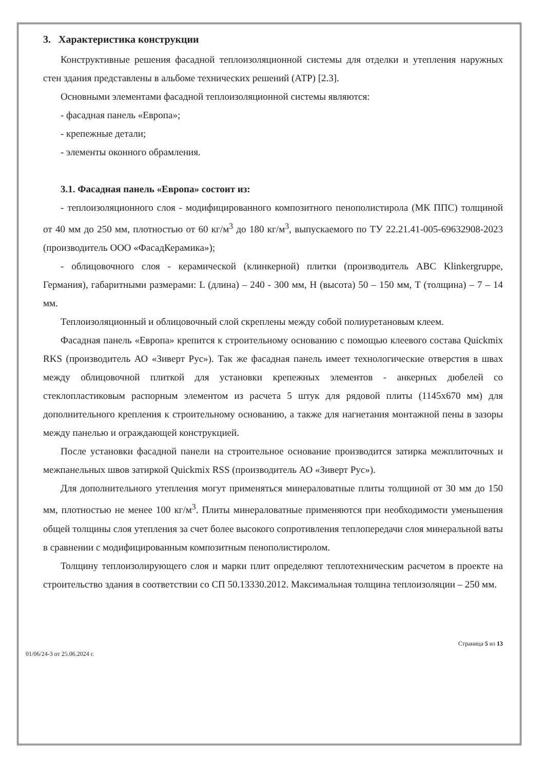3. Характеристика конструкции
Конструктивные решения фасадной теплоизоляционной системы для отделки и утепления наружных стен здания представлены в альбоме технических решений (АТР) [2.3].
Основными элементами фасадной теплоизоляционной системы являются:
- фасадная панель «Европа»;
- крепежные детали;
- элементы оконного обрамления.
3.1. Фасадная панель «Европа» состоит из:
- теплоизоляционного слоя - модифицированного композитного пенополистирола (МК ППС) толщиной от 40 мм до 250 мм, плотностью от 60 кг/м<sup>3</sup> до 180 кг/м<sup>3</sup>, выпускаемого по ТУ 22.21.41-005-69632908-2023 (производитель ООО «ФасадКерамика»);
- облицовочного слоя - керамической (клинкерной) плитки (производитель ABC Klinkergruppe, Германия), габаритными размерами: L (длина) – 240 - 300 мм, H (высота) 50 – 150 мм, T (толщина) – 7 – 14 мм.
Теплоизоляционный и облицовочный слой скреплены между собой полиуретановым клеем.
Фасадная панель «Европа» крепится к строительному основанию с помощью клеевого состава Quickmix RKS (производитель АО «Зиверт Рус»). Так же фасадная панель имеет технологические отверстия в швах между облицовочной плиткой для установки крепежных элементов - анкерных дюбелей со стеклопластиковым распорным элементом из расчета 5 штук для рядовой плиты (1145х670 мм) для дополнительного крепления к строительному основанию, а также для нагнетания монтажной пены в зазоры между панелью и ограждающей конструкцией.
После установки фасадной панели на строительное основание производится затирка межплиточных и межпанельных швов затиркой Quickmix RSS (производитель АО «Зиверт Рус»).
Для дополнительного утепления могут применяться минераловатные плиты толщиной от 30 мм до 150 мм, плотностью не менее 100 кг/м<sup>3</sup>. Плиты минераловатные применяются при необходимости уменьшения общей толщины слоя утепления за счет более высокого сопротивления теплопередачи слоя минеральной ваты в сравнении с модифицированным композитным пенополистиролом.
Толщину теплоизолирующего слоя и марки плит определяют теплотехническим расчетом в проекте на строительство здания в соответствии со СП 50.13330.2012. Максимальная толщина теплоизоляции – 250 мм.
01/06/24-3 от 25.06.2024 г. Страница 5 из 13